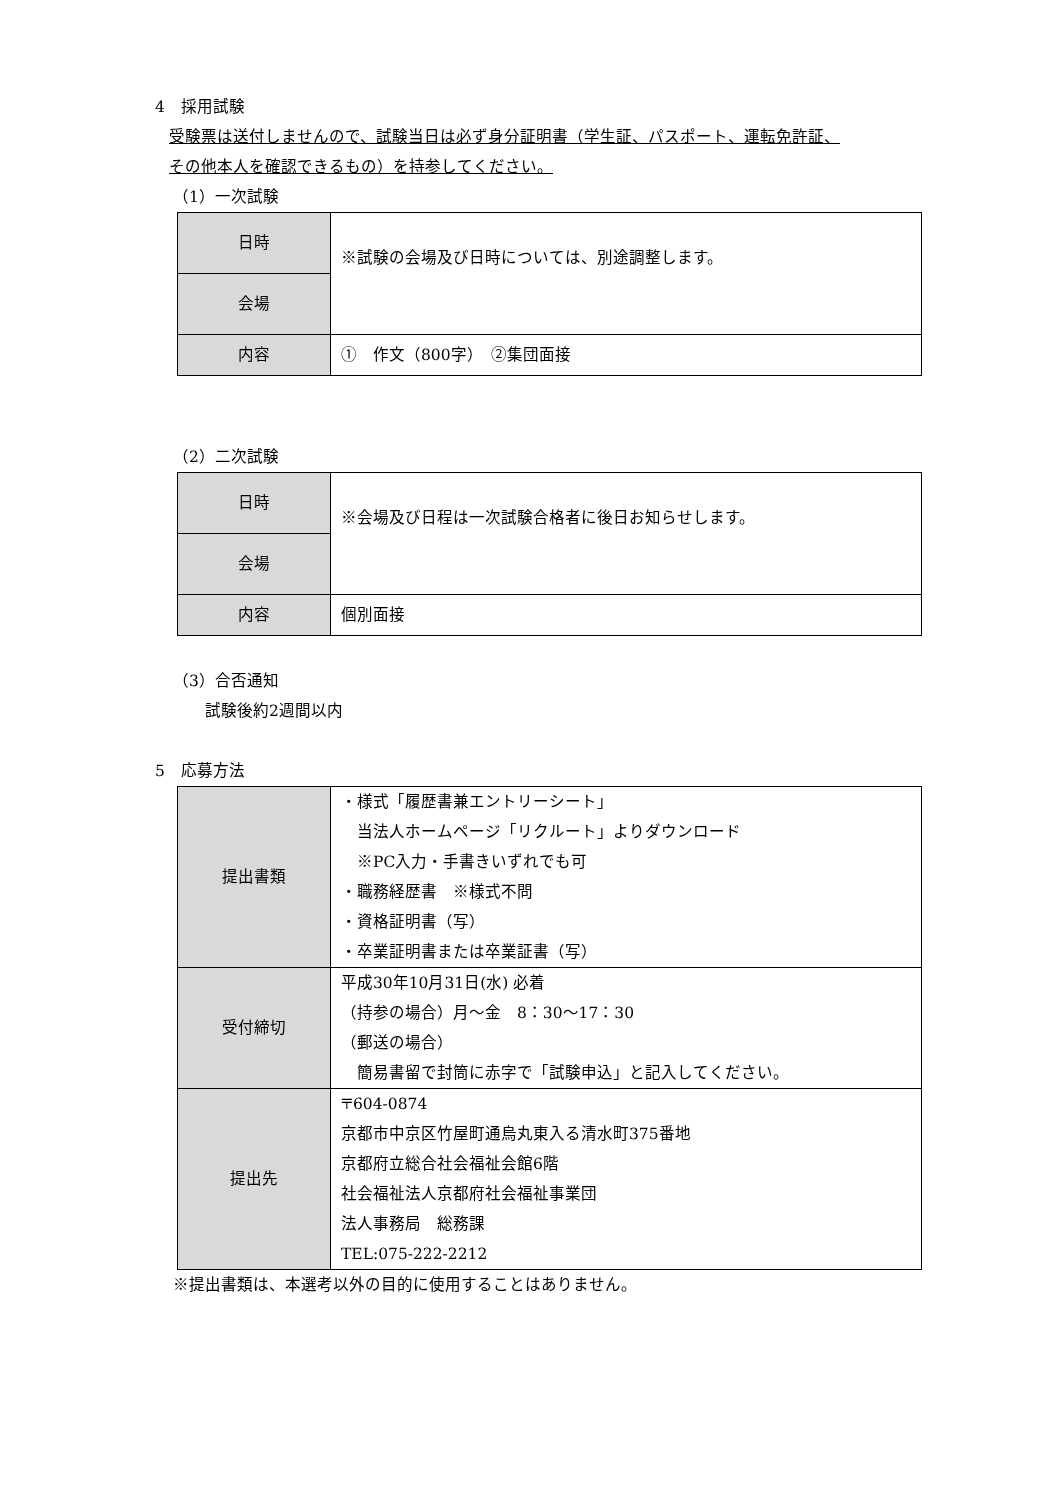4　採用試験
受験票は送付しませんので、試験当日は必ず身分証明書（学生証、パスポート、運転免許証、
その他本人を確認できるもの）を持参してください。
（1）一次試験
| 日時 | ※試験の会場及び日時については、別途調整します。 |
| 会場 | |
| 内容 | ① 作文（800字） ②集団面接 |
（2）二次試験
| 日時 | ※会場及び日程は一次試験合格者に後日お知らせします。 |
| 会場 | |
| 内容 | 個別面接 |
（3）合否通知
試験後約2週間以内
5　応募方法
| 提出書類 | ・様式「履歴書兼エントリーシート」 当法人ホームページ「リクルート」よりダウンロード ※PC入力・手書きいずれでも可 ・職務経歴書 ※様式不問 ・資格証明書（写） ・卒業証明書または卒業証書（写） |
| 受付締切 | 平成30年10月31日(水) 必着 （持参の場合）月～金 8：30～17：30 （郵送の場合） 簡易書留で封筒に赤字で「試験申込」と記入してください。 |
| 提出先 | 〒604-0874 京都市中京区竹屋町通烏丸東入る清水町375番地 京都府立総合社会福祉会館6階 社会福祉法人京都府社会福祉事業団 法人事務局 総務課 TEL:075-222-2212 |
※提出書類は、本選考以外の目的に使用することはありません。